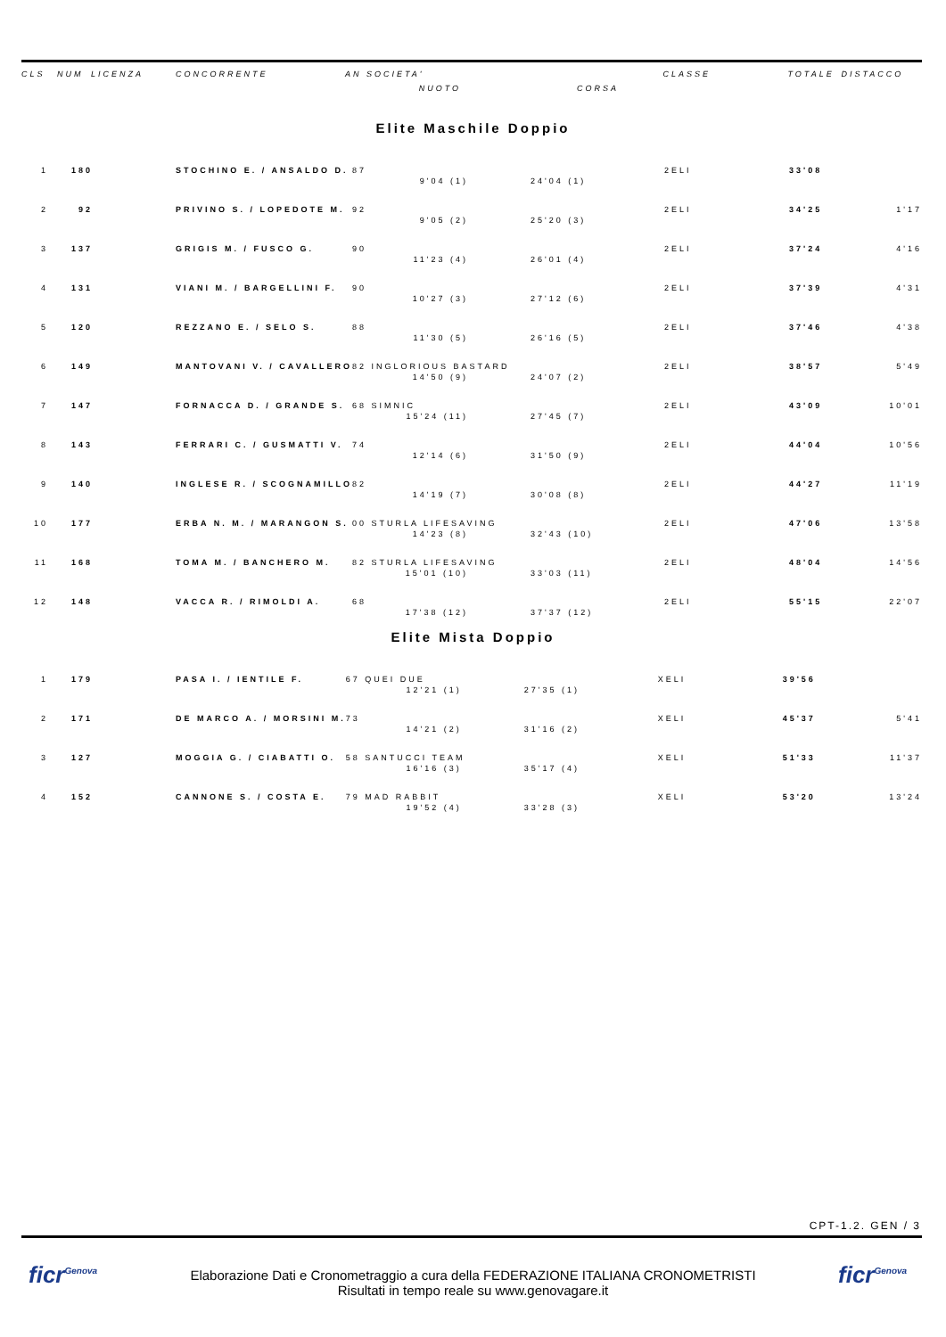| CLS | NUM | LICENZA | CONCORRENTE | AN SOCIETA' | | CLASSE | TOTALE | DISTACCO |
| --- | --- | --- | --- | --- | --- | --- | --- | --- |
| | | | | NUOTO | CORSA | | | |
Elite Maschile Doppio
| 1 | 180 | | STOCHINO E. / ANSALDO D. | 87 | | 2ELI | 33'08 | |
| | | | | 9'04 (1) | 24'04 (1) | | | |
| 2 | 92 | | PRIVINO S. / LOPEDOTE M. | 92 | | 2ELI | 34'25 | 1'17 |
| | | | | 9'05 (2) | 25'20 (3) | | | |
| 3 | 137 | | GRIGIS M. / FUSCO G. | 90 | | 2ELI | 37'24 | 4'16 |
| | | | | 11'23 (4) | 26'01 (4) | | | |
| 4 | 131 | | VIANI M. / BARGELLINI F. | 90 | | 2ELI | 37'39 | 4'31 |
| | | | | 10'27 (3) | 27'12 (6) | | | |
| 5 | 120 | | REZZANO E. / SELO S. | 88 | | 2ELI | 37'46 | 4'38 |
| | | | | 11'30 (5) | 26'16 (5) | | | |
| 6 | 149 | | MANTOVANI V. / CAVALLERO | 82 INGLORIOUS BASTARD | | 2ELI | 38'57 | 5'49 |
| | | | | 14'50 (9) | 24'07 (2) | | | |
| 7 | 147 | | FORNACCA D. / GRANDE S. | 68 SIMNIC | | 2ELI | 43'09 | 10'01 |
| | | | | 15'24 (11) | 27'45 (7) | | | |
| 8 | 143 | | FERRARI C. / GUSMATTI V. | 74 | | 2ELI | 44'04 | 10'56 |
| | | | | 12'14 (6) | 31'50 (9) | | | |
| 9 | 140 | | INGLESE R. / SCOGNAMILLO | 82 | | 2ELI | 44'27 | 11'19 |
| | | | | 14'19 (7) | 30'08 (8) | | | |
| 10 | 177 | | ERBA N. M. / MARANGON S. | 00 STURLA LIFESAVING | | 2ELI | 47'06 | 13'58 |
| | | | | 14'23 (8) | 32'43 (10) | | | |
| 11 | 168 | | TOMA M. / BANCHERO M. | 82 STURLA LIFESAVING | | 2ELI | 48'04 | 14'56 |
| | | | | 15'01 (10) | 33'03 (11) | | | |
| 12 | 148 | | VACCA R. / RIMOLDI A. | 68 | | 2ELI | 55'15 | 22'07 |
| | | | | 17'38 (12) | 37'37 (12) | | | |
Elite Mista Doppio
| 1 | 179 | | PASA I. / IENTILE F. | 67 QUEI DUE | | XELI | 39'56 | |
| | | | | 12'21 (1) | 27'35 (1) | | | |
| 2 | 171 | | DE MARCO A. / MORSINI M. | 73 | | XELI | 45'37 | 5'41 |
| | | | | 14'21 (2) | 31'16 (2) | | | |
| 3 | 127 | | MOGGIA G. / CIABATTI O. | 58 SANTUCCI TEAM | | XELI | 51'33 | 11'37 |
| | | | | 16'16 (3) | 35'17 (4) | | | |
| 4 | 152 | | CANNONE S. / COSTA E. | 79 MAD RABBIT | | XELI | 53'20 | 13'24 |
| | | | | 19'52 (4) | 33'28 (3) | | | |
CPT-1.2. GEN / 3
ficr<sup>Genova</sup>
Elaborazione Dati e Cronometraggio a cura della FEDERAZIONE ITALIANA CRONOMETRISTI
Risultati in tempo reale su www.genovagare.it
ficr<sup>Genova</sup>